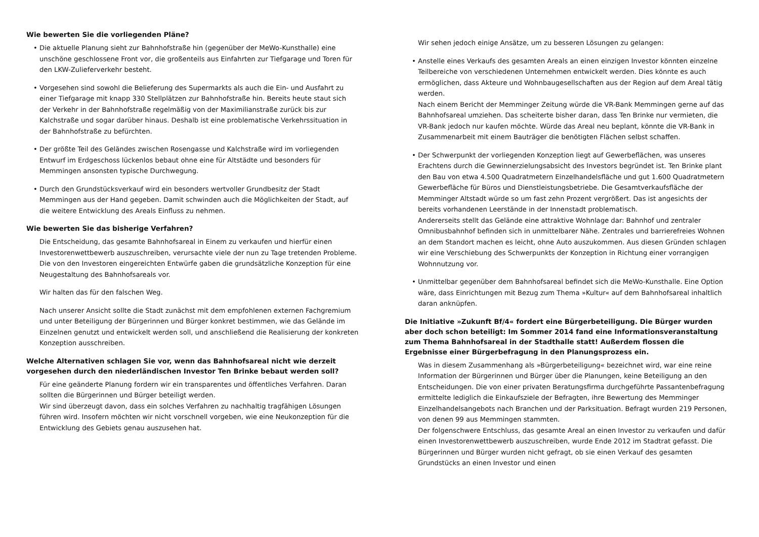Wie bewerten Sie die vorliegenden Pläne?
• Die aktuelle Planung sieht zur Bahnhofstraße hin (gegenüber der MeWo-Kunsthalle) eine unschöne geschlossene Front vor, die großenteils aus Einfahrten zur Tiefgarage und Toren für den LKW-Zulieferverkehr besteht.
• Vorgesehen sind sowohl die Belieferung des Supermarkts als auch die Ein- und Ausfahrt zu einer Tiefgarage mit knapp 330 Stellplätzen zur Bahnhofstraße hin. Bereits heute staut sich der Verkehr in der Bahnhofstraße regelmäßig von der Maximilianstraße zurück bis zur Kalchstraße und sogar darüber hinaus. Deshalb ist eine problematische Verkehrssituation in der Bahnhofstraße zu befürchten.
• Der größte Teil des Geländes zwischen Rosengasse und Kalchstraße wird im vorliegenden Entwurf im Erdgeschoss lückenlos bebaut ohne eine für Altstädte und besonders für Memmingen ansonsten typische Durchwegung.
• Durch den Grundstücksverkauf wird ein besonders wertvoller Grundbesitz der Stadt Memmingen aus der Hand gegeben. Damit schwinden auch die Möglichkeiten der Stadt, auf die weitere Entwicklung des Areals Einfluss zu nehmen.
Wie bewerten Sie das bisherige Verfahren?
Die Entscheidung, das gesamte Bahnhofsareal in Einem zu verkaufen und hierfür einen Investorenwettbewerb auszuschreiben, verursachte viele der nun zu Tage tretenden Probleme. Die von den Investoren eingereichten Entwürfe gaben die grundsätzliche Konzeption für eine Neugestaltung des Bahnhofsareals vor.
Wir halten das für den falschen Weg.
Nach unserer Ansicht sollte die Stadt zunächst mit dem empfohlenen externen Fachgremium und unter Beteiligung der Bürgerinnen und Bürger konkret bestimmen, wie das Gelände im Einzelnen genutzt und entwickelt werden soll, und anschließend die Realisierung der konkreten Konzeption ausschreiben.
Welche Alternativen schlagen Sie vor, wenn das Bahnhofsareal nicht wie derzeit vorgesehen durch den niederländischen Investor Ten Brinke bebaut werden soll?
Für eine geänderte Planung fordern wir ein transparentes und öffentliches Verfahren. Daran sollten die Bürgerinnen und Bürger beteiligt werden.
Wir sind überzeugt davon, dass ein solches Verfahren zu nachhaltig tragfähigen Lösungen führen wird. Insofern möchten wir nicht vorschnell vorgeben, wie eine Neukonzeption für die Entwicklung des Gebiets genau auszusehen hat.
Wir sehen jedoch einige Ansätze, um zu besseren Lösungen zu gelangen:
• Anstelle eines Verkaufs des gesamten Areals an einen einzigen Investor könnten einzelne Teilbereiche von verschiedenen Unternehmen entwickelt werden. Dies könnte es auch ermöglichen, dass Akteure und Wohnbaugesellschaften aus der Region auf dem Areal tätig werden.
Nach einem Bericht der Memminger Zeitung würde die VR-Bank Memmingen gerne auf das Bahnhofsareal umziehen. Das scheiterte bisher daran, dass Ten Brinke nur vermieten, die VR-Bank jedoch nur kaufen möchte. Würde das Areal neu beplant, könnte die VR-Bank in Zusammenarbeit mit einem Bauträger die benötigten Flächen selbst schaffen.
• Der Schwerpunkt der vorliegenden Konzeption liegt auf Gewerbeflächen, was unseres Erachtens durch die Gewinnerzielungsabsicht des Investors begründet ist. Ten Brinke plant den Bau von etwa 4.500 Quadratmetern Einzelhandelsfläche und gut 1.600 Quadratmetern Gewerbefläche für Büros und Dienstleistungsbetriebe. Die Gesamtverkaufsfläche der Memminger Altstadt würde so um fast zehn Prozent vergrößert. Das ist angesichts der bereits vorhandenen Leerstände in der Innenstadt problematisch.
Andererseits stellt das Gelände eine attraktive Wohnlage dar: Bahnhof und zentraler Omnibusbahnhof befinden sich in unmittelbarer Nähe. Zentrales und barrierefreies Wohnen an dem Standort machen es leicht, ohne Auto auszukommen. Aus diesen Gründen schlagen wir eine Verschiebung des Schwerpunkts der Konzeption in Richtung einer vorrangigen Wohnnutzung vor.
• Unmittelbar gegenüber dem Bahnhofsareal befindet sich die MeWo-Kunsthalle. Eine Option wäre, dass Einrichtungen mit Bezug zum Thema »Kultur« auf dem Bahnhofsareal inhaltlich daran anknüpfen.
Die Initiative »Zukunft Bf/4« fordert eine Bürgerbeteiligung. Die Bürger wurden aber doch schon beteiligt: Im Sommer 2014 fand eine Informationsveranstaltung zum Thema Bahnhofsareal in der Stadthalle statt! Außerdem flossen die Ergebnisse einer Bürgerbefragung in den Planungsprozess ein.
Was in diesem Zusammenhang als »Bürgerbeteiligung« bezeichnet wird, war eine reine Information der Bürgerinnen und Bürger über die Planungen, keine Beteiligung an den Entscheidungen. Die von einer privaten Beratungsfirma durchgeführte Passantenbefragung ermittelte lediglich die Einkaufsziele der Befragten, ihre Bewertung des Memminger Einzelhandelsangebots nach Branchen und der Parksituation. Befragt wurden 219 Personen, von denen 99 aus Memmingen stammten.
Der folgenschwere Entschluss, das gesamte Areal an einen Investor zu verkaufen und dafür einen Investorenwettbewerb auszuschreiben, wurde Ende 2012 im Stadtrat gefasst. Die Bürgerinnen und Bürger wurden nicht gefragt, ob sie einen Verkauf des gesamten Grundstücks an einen Investor und einen